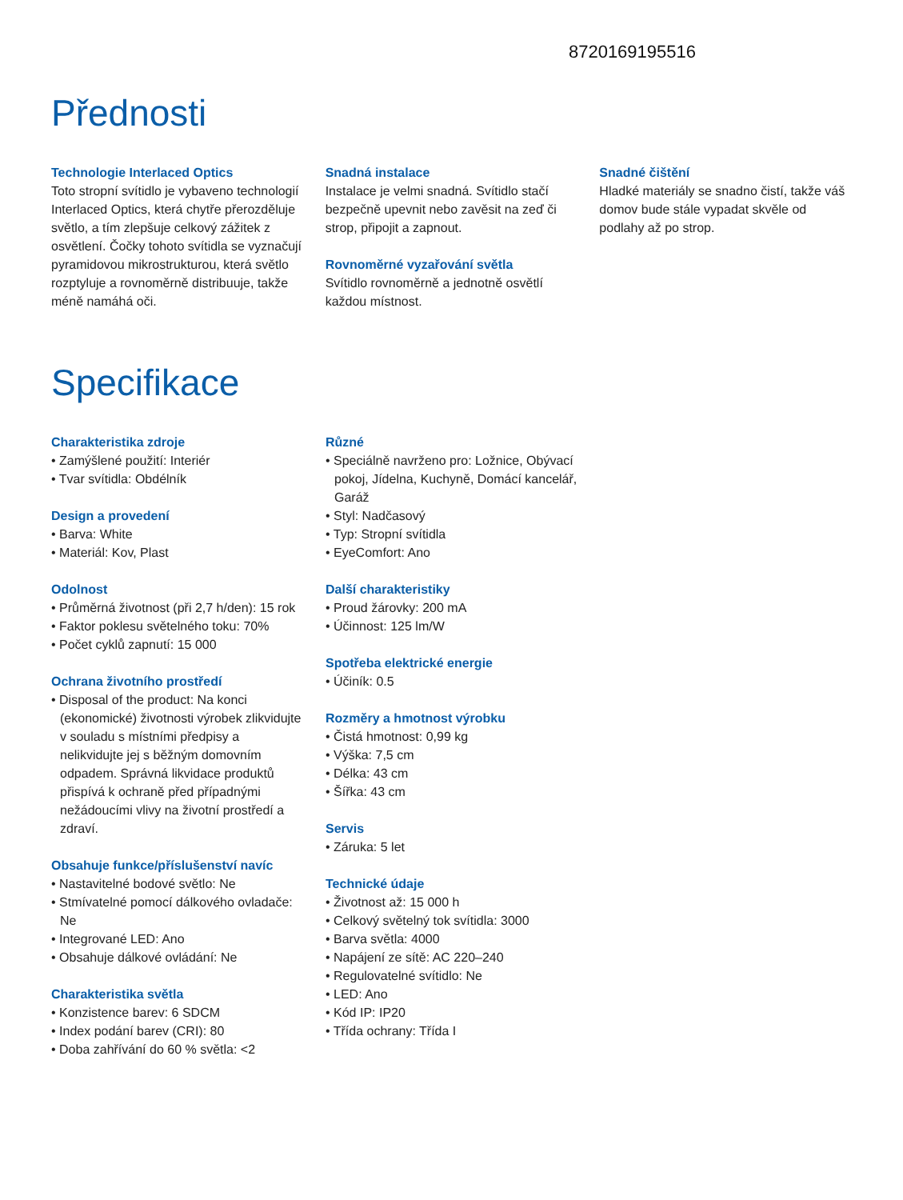8720169195516
Přednosti
Technologie Interlaced Optics
Toto stropní svítidlo je vybaveno technologií Interlaced Optics, která chytře přerozděluje světlo, a tím zlepšuje celkový zážitek z osvětlení. Čočky tohoto svítidla se vyznačují pyramidovou mikrostrukturou, která světlo rozptyluje a rovnoměrně distribuuje, takže méně namáhá oči.
Snadná instalace
Instalace je velmi snadná. Svítidlo stačí bezpečně upevnit nebo zavěsit na zeď či strop, připojit a zapnout.
Rovnoměrné vyzařování světla
Svítidlo rovnoměrně a jednotně osvětlí každou místnost.
Snadné čištění
Hladké materiály se snadno čistí, takže váš domov bude stále vypadat skvěle od podlahy až po strop.
Specifikace
Charakteristika zdroje
• Zamýšlené použití: Interiér
• Tvar svítidla: Obdélník
Design a provedení
• Barva: White
• Materiál: Kov, Plast
Odolnost
• Průměrná životnost (při 2,7 h/den): 15 rok
• Faktor poklesu světelného toku: 70%
• Počet cyklů zapnutí: 15 000
Ochrana životního prostředí
• Disposal of the product: Na konci (ekonomické) životnosti výrobek zlikvidujte v souladu s místními předpisy a nelikvidujte jej s běžným domovním odpadem. Správná likvidace produktů přispívá k ochraně před případnými nežádoucími vlivy na životní prostředí a zdraví.
Obsahuje funkce/příslušenství navíc
• Nastavitelné bodové světlo: Ne
• Stmívatelné pomocí dálkového ovladače: Ne
• Integrované LED: Ano
• Obsahuje dálkové ovládání: Ne
Charakteristika světla
• Konzistence barev: 6 SDCM
• Index podání barev (CRI): 80
• Doba zahřívání do 60 % světla: <2
Různé
• Speciálně navrženo pro: Ložnice, Obývací pokoj, Jídelna, Kuchyně, Domácí kancelář, Garáž
• Styl: Nadčasový
• Typ: Stropní svítidla
• EyeComfort: Ano
Další charakteristiky
• Proud žárovky: 200 mA
• Účinnost: 125 lm/W
Spotřeba elektrické energie
• Účiník: 0.5
Rozměry a hmotnost výrobku
• Čistá hmotnost: 0,99 kg
• Výška: 7,5 cm
• Délka: 43 cm
• Šířka: 43 cm
Servis
• Záruka: 5 let
Technické údaje
• Životnost až: 15 000 h
• Celkový světelný tok svítidla: 3000
• Barva světla: 4000
• Napájení ze sítě: AC 220–240
• Regulovatelné svítidlo: Ne
• LED: Ano
• Kód IP: IP20
• Třída ochrany: Třída I